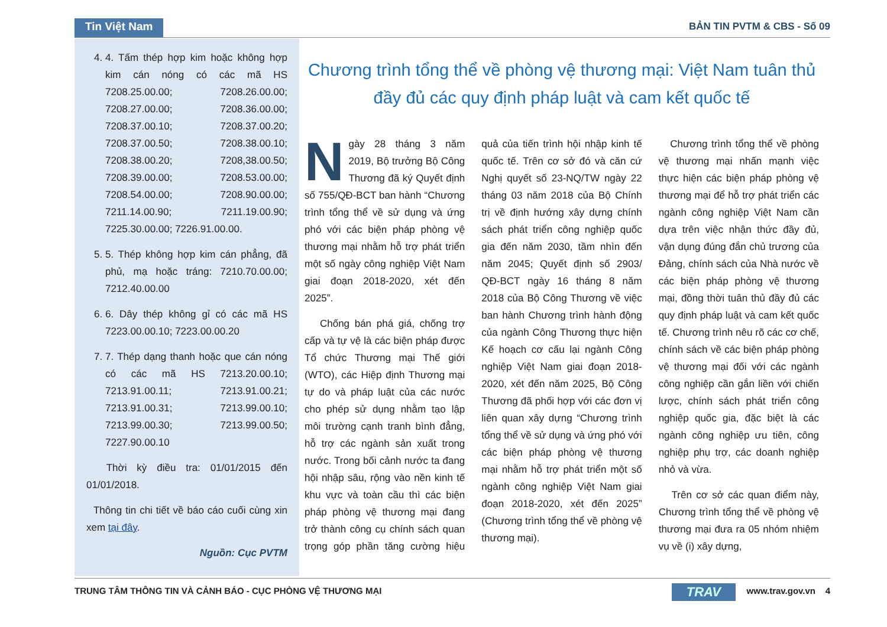Tin Việt Nam
BẢN TIN PVTM & CBS - Số 09
4. 4. Tấm thép hợp kim hoặc không hợp kim cán nóng có các mã HS 7208.25.00.00; 7208.26.00.00; 7208.27.00.00; 7208.36.00.00; 7208.37.00.10; 7208.37.00.20; 7208.37.00.50; 7208.38.00.10; 7208.38.00.20; 7208,38.00.50; 7208.39.00.00; 7208.53.00.00; 7208.54.00.00; 7208.90.00.00; 7211.14.00.90; 7211.19.00.90; 7225.30.00.00; 7226.91.00.00.
5. 5. Thép không hợp kim cán phẳng, đã phủ, mạ hoặc tráng: 7210.70.00.00; 7212.40.00.00
6. 6. Dây thép không gỉ có các mã HS 7223.00.00.10; 7223.00.00.20
7. 7. Thép dạng thanh hoặc que cán nóng có các mã HS 7213.20.00.10; 7213.91.00.11; 7213.91.00.21; 7213.91.00.31; 7213.99.00.10; 7213.99.00.30; 7213.99.00.50; 7227.90.00.10
Thời kỳ điều tra: 01/01/2015 đến 01/01/2018.
Thông tin chi tiết về báo cáo cuối cùng xin xem tại đây.
Nguồn: Cục PVTM
Chương trình tổng thể về phòng vệ thương mại: Việt Nam tuân thủ đầy đủ các quy định pháp luật và cam kết quốc tế
Ngày 28 tháng 3 năm 2019, Bộ trưởng Bộ Công Thương đã ký Quyết định số 755/QĐ-BCT ban hành “Chương trình tổng thể về sử dụng và ứng phó với các biện pháp phòng vệ thương mại nhằm hỗ trợ phát triển một số ngày công nghiệp Việt Nam giai đoạn 2018-2020, xét đến 2025”.
Chống bán phá giá, chống trợ cấp và tự vệ là các biện pháp được Tổ chức Thương mại Thế giới (WTO), các Hiệp định Thương mại tự do và pháp luật của các nước cho phép sử dụng nhằm tạo lập môi trường cạnh tranh bình đẳng, hỗ trợ các ngành sản xuất trong nước. Trong bối cảnh nước ta đang hội nhập sâu, rộng vào nền kinh tế khu vực và toàn cầu thì các biện pháp phòng vệ thương mại đang trở thành công cụ chính sách quan trọng góp phần tăng cường hiệu quả của tiến trình hội nhập kinh tế quốc tế. Trên cơ sở đó và căn cứ Nghị quyết số 23-NQ/TW ngày 22 tháng 03 năm 2018 của Bộ Chính trị về định hướng xây dựng chính sách phát triển công nghiệp quốc gia đến năm 2030, tầm nhìn đến năm 2045; Quyết định số 2903/ QĐ-BCT ngày 16 tháng 8 năm 2018 của Bộ Công Thương về việc ban hành Chương trình hành động của ngành Công Thương thực hiện Kế hoạch cơ cấu lại ngành Công nghiệp Việt Nam giai đoạn 2018-2020, xét đến năm 2025, Bộ Công Thương đã phối hợp với các đơn vị liên quan xây dựng “Chương trình tổng thể về sử dụng và ứng phó với các biện pháp phòng vệ thương mại nhằm hỗ trợ phát triển một số ngành công nghiệp Việt Nam giai đoạn 2018-2020, xét đến 2025” (Chương trình tổng thể về phòng vệ thương mại).
Chương trình tổng thể về phòng vệ thương mại nhấn mạnh việc thực hiện các biện pháp phòng vệ thương mại để hỗ trợ phát triển các ngành công nghiệp Việt Nam cần dựa trên việc nhận thức đầy đủ, vận dụng đúng đắn chủ trương của Đảng, chính sách của Nhà nước về các biện pháp phòng vệ thương mại, đồng thời tuân thủ đầy đủ các quy định pháp luật và cam kết quốc tế. Chương trình nêu rõ các cơ chế, chính sách về các biện pháp phòng vệ thương mại đối với các ngành công nghiệp cần gắn liền với chiến lược, chính sách phát triển công nghiệp quốc gia, đặc biệt là các ngành công nghiệp ưu tiên, công nghiệp phụ trợ, các doanh nghiệp nhỏ và vừa.
Trên cơ sở các quan điểm này, Chương trình tổng thể về phòng vệ thương mại đưa ra 05 nhóm nhiệm vụ về (i) xây dựng,
TRUNG TÂM THÔNG TIN VÀ CẢNH BÁO - CỤC PHÒNG VỆ THƯƠNG MẠI TRAV www.trav.gov.vn 4